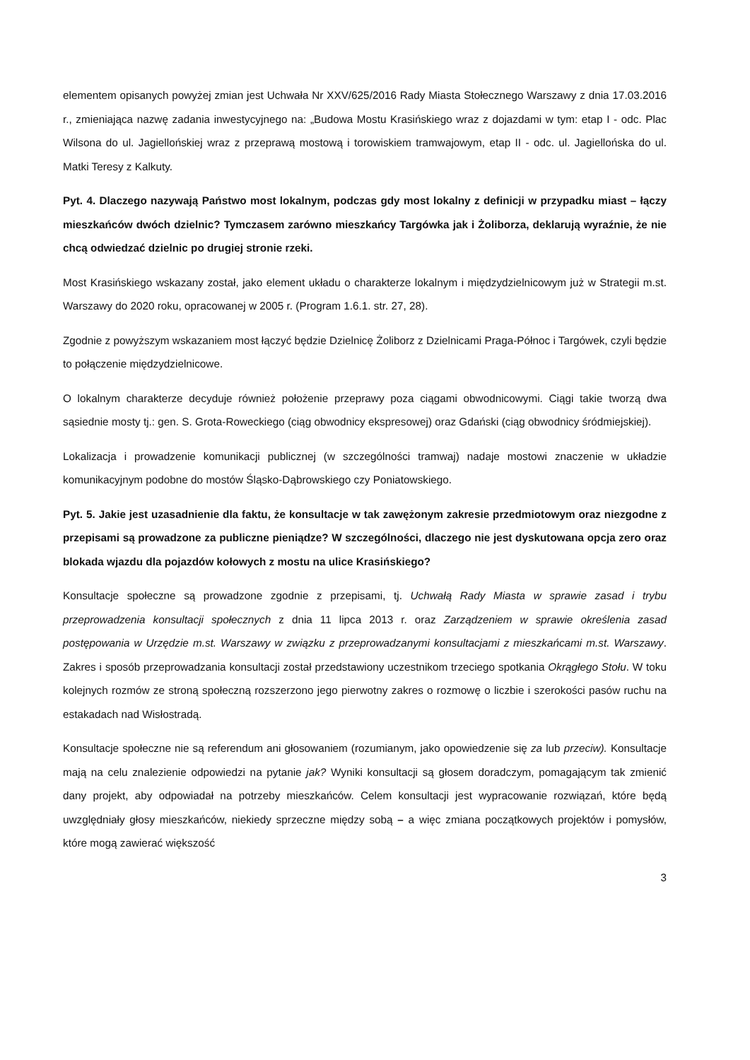elementem opisanych powyżej zmian jest Uchwała Nr XXV/625/2016 Rady Miasta Stołecznego Warszawy z dnia 17.03.2016 r., zmieniająca nazwę zadania inwestycyjnego na: „Budowa Mostu Krasińskiego wraz z dojazdami w tym: etap I - odc. Plac Wilsona do ul. Jagiellońskiej wraz z przeprawą mostową i torowiskiem tramwajowym, etap II - odc. ul. Jagiellońska do ul. Matki Teresy z Kalkuty.
Pyt. 4. Dlaczego nazywają Państwo most lokalnym, podczas gdy most lokalny z definicji w przypadku miast – łączy mieszkańców dwóch dzielnic? Tymczasem zarówno mieszkańcy Targówka jak i Żoliborza, deklarują wyraźnie, że nie chcą odwiedzać dzielnic po drugiej stronie rzeki.
Most Krasińskiego wskazany został, jako element układu o charakterze lokalnym i międzydzielnicowym już w Strategii m.st. Warszawy do 2020 roku, opracowanej w 2005 r. (Program 1.6.1. str. 27, 28).
Zgodnie z powyższym wskazaniem most łączyć będzie Dzielnicę Żoliborz z Dzielnicami Praga-Północ i Targówek, czyli będzie to połączenie międzydzielnicowe.
O lokalnym charakterze decyduje również położenie przeprawy poza ciągami obwodnicowymi. Ciągi takie tworzą dwa sąsiednie mosty tj.: gen. S. Grota-Roweckiego (ciąg obwodnicy ekspresowej) oraz Gdański (ciąg obwodnicy śródmiejskiej).
Lokalizacja i prowadzenie komunikacji publicznej (w szczególności tramwaj) nadaje mostowi znaczenie w układzie komunikacyjnym podobne do mostów Śląsko-Dąbrowskiego czy Poniatowskiego.
Pyt. 5. Jakie jest uzasadnienie dla faktu, że konsultacje w tak zawężonym zakresie przedmiotowym oraz niezgodne z przepisami są prowadzone za publiczne pieniądze? W szczególności, dlaczego nie jest dyskutowana opcja zero oraz blokada wjazdu dla pojazdów kołowych z mostu na ulice Krasińskiego?
Konsultacje społeczne są prowadzone zgodnie z przepisami, tj. Uchwałą Rady Miasta w sprawie zasad i trybu przeprowadzenia konsultacji społecznych z dnia 11 lipca 2013 r. oraz Zarządzeniem w sprawie określenia zasad postępowania w Urzędzie m.st. Warszawy w związku z przeprowadzanymi konsultacjami z mieszkańcami m.st. Warszawy. Zakres i sposób przeprowadzania konsultacji został przedstawiony uczestnikom trzeciego spotkania Okrągłego Stołu. W toku kolejnych rozmów ze stroną społeczną rozszerzono jego pierwotny zakres o rozmowę o liczbie i szerokości pasów ruchu na estakadach nad Wisłostradą.
Konsultacje społeczne nie są referendum ani głosowaniem (rozumianym, jako opowiedzenie się za lub przeciw). Konsultacje mają na celu znalezienie odpowiedzi na pytanie jak? Wyniki konsultacji są głosem doradczym, pomagającym tak zmienić dany projekt, aby odpowiadał na potrzeby mieszkańców. Celem konsultacji jest wypracowanie rozwiązań, które będą uwzględniały głosy mieszkańców, niekiedy sprzeczne między sobą – a więc zmiana początkowych projektów i pomysłów, które mogą zawierać większość
3